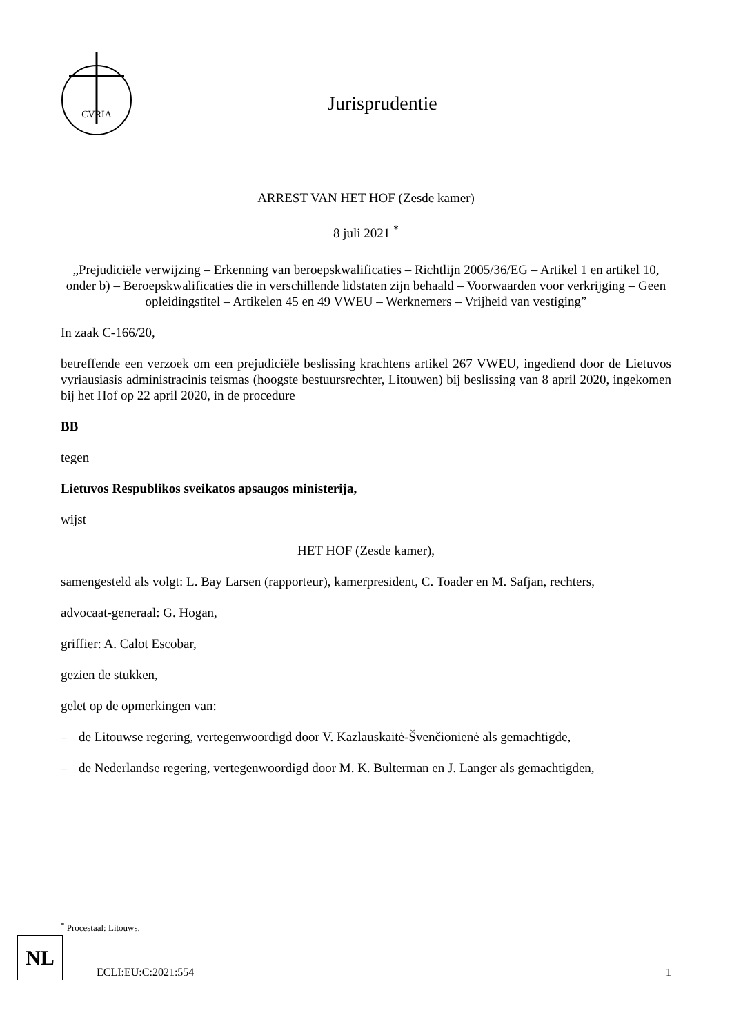CVRIA
Jurisprudentie
ARREST VAN HET HOF (Zesde kamer)
8 juli 2021 <sup>*</sup>
„Prejudiciële verwijzing – Erkenning van beroepskwalificaties – Richtlijn 2005/36/EG – Artikel 1 en artikel 10, onder b) – Beroepskwalificaties die in verschillende lidstaten zijn behaald – Voorwaarden voor verkrijging – Geen opleidingstitel – Artikelen 45 en 49 VWEU – Werknemers – Vrijheid van vestiging”
In zaak C-166/20,
betreffende een verzoek om een prejudiciële beslissing krachtens artikel 267 VWEU, ingediend door de Lietuvos vyriausiasis administracinis teismas (hoogste bestuursrechter, Litouwen) bij beslissing van 8 april 2020, ingekomen bij het Hof op 22 april 2020, in de procedure
BB
tegen
Lietuvos Respublikos sveikatos apsaugos ministerija,
wijst
HET HOF (Zesde kamer),
samengesteld als volgt: L. Bay Larsen (rapporteur), kamerpresident, C. Toader en M. Safjan, rechters,
advocaat-generaal: G. Hogan,
griffier: A. Calot Escobar,
gezien de stukken,
gelet op de opmerkingen van:
– de Litouwse regering, vertegenwoordigd door V. Kazlauskaitė-Švenčionienė als gemachtigde,
– de Nederlandse regering, vertegenwoordigd door M. K. Bulterman en J. Langer als gemachtigden,
<sup>*</sup> Procestaal: Litouws.
NL
ECLI:EU:C:2021:554 1